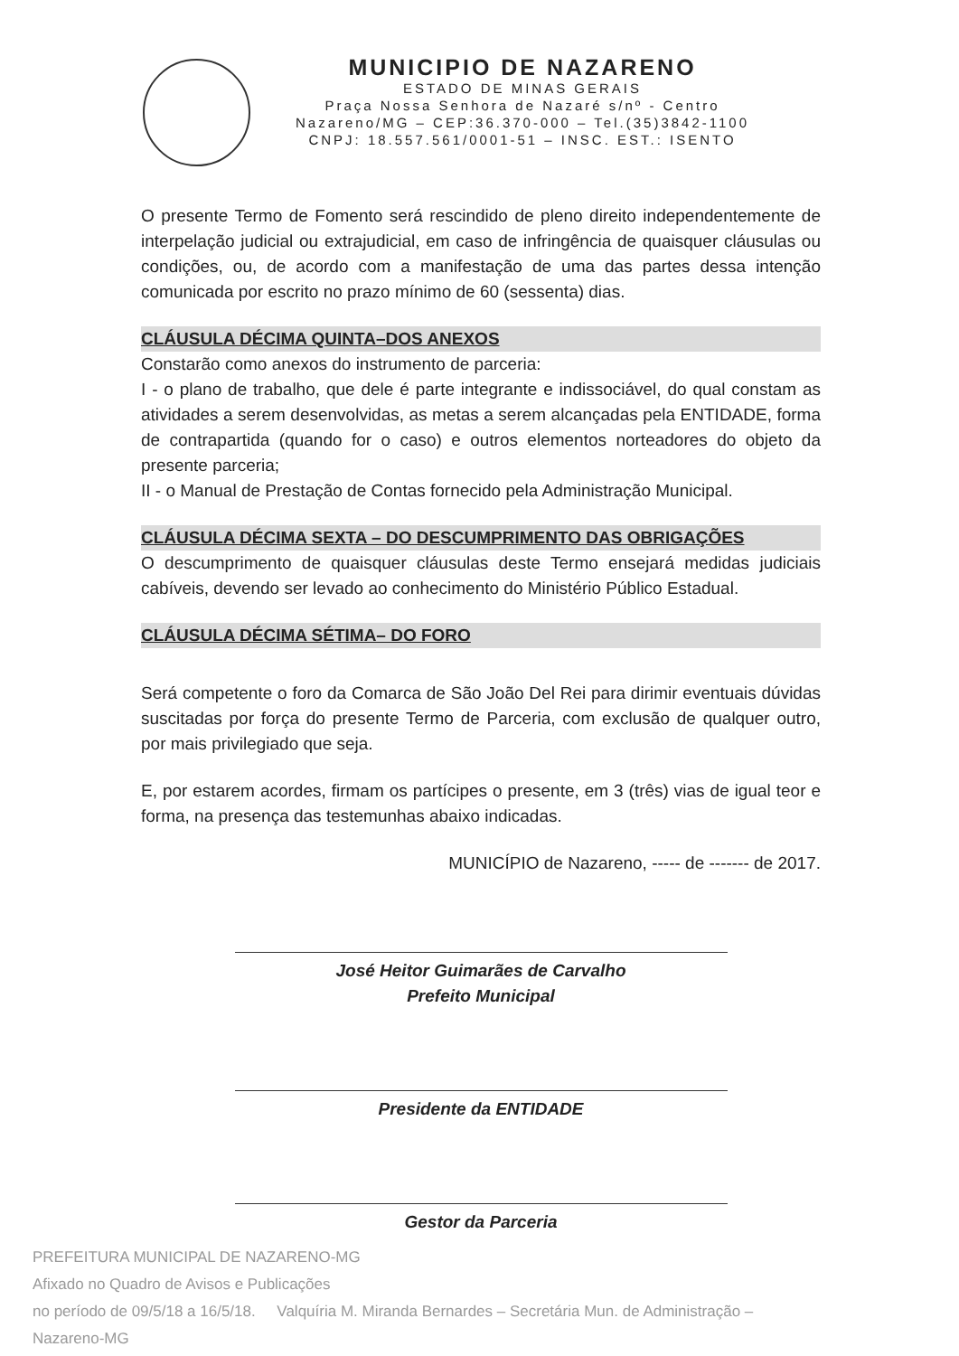MUNICIPIO DE NAZARENO
ESTADO DE MINAS GERAIS
Praça Nossa Senhora de Nazaré s/nº - Centro
Nazareno/MG – CEP:36.370-000 – Tel.(35)3842-1100
CNPJ: 18.557.561/0001-51 – INSC. EST.: ISENTO
O presente Termo de Fomento será rescindido de pleno direito independentemente de interpelação judicial ou extrajudicial, em caso de infringência de quaisquer cláusulas ou condições, ou, de acordo com a manifestação de uma das partes dessa intenção comunicada por escrito no prazo mínimo de 60 (sessenta) dias.
CLÁUSULA DÉCIMA QUINTA–DOS ANEXOS
Constarão como anexos do instrumento de parceria:
I - o plano de trabalho, que dele é parte integrante e indissociável, do qual constam as atividades a serem desenvolvidas, as metas a serem alcançadas pela ENTIDADE, forma de contrapartida (quando for o caso) e outros elementos norteadores do objeto da presente parceria;
II - o Manual de Prestação de Contas fornecido pela Administração Municipal.
CLÁUSULA DÉCIMA SEXTA – DO DESCUMPRIMENTO DAS OBRIGAÇÕES
O descumprimento de quaisquer cláusulas deste Termo ensejará medidas judiciais cabíveis, devendo ser levado ao conhecimento do Ministério Público Estadual.
CLÁUSULA DÉCIMA SÉTIMA– DO FORO
Será competente o foro da Comarca de São João Del Rei para dirimir eventuais dúvidas suscitadas por força do presente Termo de Parceria, com exclusão de qualquer outro, por mais privilegiado que seja.
E, por estarem acordes, firmam os partícipes o presente, em 3 (três) vias de igual teor e forma, na presença das testemunhas abaixo indicadas.
MUNICÍPIO de Nazareno, ----- de ------- de 2017.
José Heitor Guimarães de Carvalho
Prefeito Municipal
Presidente da ENTIDADE
Gestor da Parceria
PREFEITURA MUNICIPAL DE NAZARENO-MG
Afixado no Quadro de Avisos e Publicações
no período de 09/5/18 a 16/5/18. Valquíria M. Miranda Bernardes – Secretária Mun. de Administração – Nazareno-MG